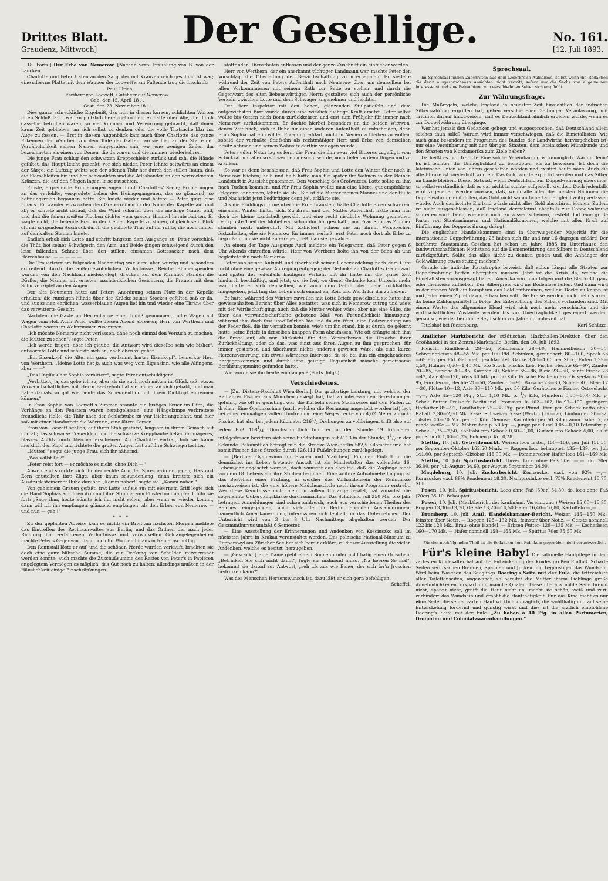Drittes Blatt.
Graudenz, Mittwoch]
Der Gesellige.
No. 161.
[12. Juli 1893.
18. Forts.] Der Erbe von Nemerow. [Nachdr. verb. Erzählung von B. von der Lancken.
Charlotte und Peter traten an den Sarg, der mit Kränzen reich geschmückt war; eine silberne Platte mit dem Wappen der Locwett's am Fußende trug die Inschrift:
Paul Ulrich,
Freiherr von Locwett, Gutsherr auf Nemerow.
Geb. den 15. April 18 . .
Gest. den 23. November 18 . .
Dies ganze schreckliche Ergebniß, das nun in diesen kurzen, schlichten Worten ihren Schluß fand, war zu plötzlich hereingebrochen, es hatte über Alle, die durch dasselbe betroffen waren, so viel Kummer und Verwirrung gebracht, daß ihnen kaum Zeit geblieben, an sich selbst zu denken oder die volle Thatsache klar ins Auge zu fassen. — Erst in diesem Augenblick kam auch über Charlotte das ganze Erkennen der Wahrheit von dem Tode des Gatten, wo sie hier an der Stätte der Vergänglichkeit seinen Namen eingegraben sah, wo jene wenigen Zeilen ihn bezeichneten als einen von Denen, die da waren und die nimmer wiederkehren.
Die junge Frau schlug den schwarzen Kreppschleier zurück und sah, die Hände gefaltet, das Haupt leicht gesenkt, vor sich nieder. Peter lehnte seitwärts an einem der Särge; ein Luftzug wehte von der offenen Thür her durch den stillen Raum, daß die Florschleifen hin und her schwankten und die Atlasbänder an den vertrockneten Kränzen, die auf den Särgen lagen, leise rauschten.
Ernste, ergreifende Erinnerungen zogen durch Charlottes' Seele; Erinnerungen an das verfehlte, vergeudete Leben des Heimgegangenen, das so glänzend, so hoffnungsreich begonnen hatte. Sie kniete nieder und betete — Peter ging leise hinaus. Er wanderte zwischen den Gräberreihen in der Nähe der Kapelle auf und ab; er achtete nicht darauf, daß der Wind schärfer über die niedrige Mauer pfiff, und daß die feinen weißen Flocken dichter vom grauen Himmel herabstäubten. Er wagte nicht, die betende Frau in der kleinen Kapelle zu stören, obgleich sein Blick oft mit sorgendem Ausdruck durch die geöffnete Thür auf ihr ruhte, die noch immer auf den kalten Steinen kniete.
Endlich erhob sich Lotte und schritt langsam dem Ausgange zu. Peter verschloß die Thür, bot seiner Schwägerin den Arm, und Beide gingen schweigend durch den leise fallenden Schnee über den stillen, einsamen Gottesacker nach dem Herrenhause. — — — — —
Die Trauerfeier am folgenden Nachmittag war kurz, aber würdig und besonders ergreifend durch die außergewöhnlichen Verhältnisse. Reiche Blumenspenden wurden von den Nachbarn niedergelegt, draußen auf dem Kirchhof standen die Dörfler, die Männer mit ernsten, nachdenklichen Gesichtern, die Frauen mit dem Schürzenzipfel an den Augen.
Der alte Neumann hatte auf Peters Anordnung seinen Platz in der Kapelle erhalten; die runzligen Hände über der Krücke seines Stockes gefaltet, saß er da, und aus seinen ehrlichen, wasserblauen Augen lief hin und wieder eine Thräne über das verwitterte Gesicht.
Nachdem die Gäste im Herrenhause einen Imbiß genommen, rollte Wagen auf Wagen vom Hof. Auch Peter wollte diesen Abend abreisen; Herr von Werthern und Charlotte waren im Wohnzimmer zusammen.
„Ich möchte Nemerow nicht verlassen, ohne noch einmal den Versuch zu machen, die Mutter zu sehen", sagte Peter.
„Ich werde fragen; aber ich glaube, die Antwort wird dieselbe sein wie bisher", antwortete Lotte und schickte sich an, nach oben zu gehen.
„Ein Eisenkopf, die Alte, ein ganz verdammt harter Eisenkopf", bemerkte Herr von Werthern. „Meine Lotte hat ja auch was weg vom Eigensinn, wie alle Alfingens, aber — —"
„Das Unglück hat Sophia verbittert", sagte Peter entschuldigend.
„Verbittert, ja, das gebe ich zu, aber als sie auch noch mitten im Glück saß, etwas Verwandtschaftliches mit Herrn Beelzebub hat sie immer an sich gehabt, und man hätte damals so gut wie heute das Scheunenthor mit ihrem Dickkopf einrennen können."
In Frau Sophia von Locwett's Zimmer brannte ein lustiges Feuer im Ofen, die Vorhänge an den Fenstern waren herabgelassen, eine Hängelampe verbreitete freundliche Helle; die Thür nach der Schlafstube zu war leicht angelehnt, und hier saß mit einer Handarbeit die Wärterin, eine ältere Person.
Frau von Locwett schlich, auf ihren Stab gestützt, langsam in ihrem Gemach auf und ab; das schwarze Trauerkleid und die schwarze Krepphaube ließen ihr mageres, blasses Antlitz noch bleicher erscheinen. Als Charlotte eintrat, hob sie kaum merklich den Kopf und richtete die großen Augen fest auf ihre Schwiegertochter.
„Mutter!" sagte die junge Frau, sich ihr nähernd.
„Was willst Du?"
„Peter reist fort — er möchte es nicht, ohne Dich —"
Abwehrend streckte sich ihr der rechte Arm der Sprecherin entgegen, Haß und Zorn entstellten ihre Züge, aber kaum sekundenlang, dann breitete sich ein Ausdruck steinerner Ruhe darüber. „Komm näher!" sagte sie. „Komm näher!"
Von geheimem Grauen gefaßt, trat Lotte auf sie zu; mit eisernem Griff legte sich die Hand Sophias auf ihren Arm und ihre Stimme zum Flüsterton dämpfend, fuhr sie fort: „Sage ihm, heute könnte ich ihn nicht sehen; aber wenn er wieder kommt, dann will ich ihn empfangen, glänzend empfangen, als den Erben von Nemerow — und nun — geh'!"
* * *
Zu der geplanten Abreise kam es nicht; ein Brief am nächsten Morgen meldete das Eintreffen des Rechtsanwaltes aus Berlin, und das Ordnen der nach jeder Richtung hin zerfahrenen Verhältnisse und verwickelten Geldangelegenheiten machte Peter's Gegenwart dann noch für Wochen hinaus in Nemerow nöthig.
Den Rennstall löste er auf, und die schönen Pferde wurden verkauft, brachten sie doch eine ganz hübsche Summe, die zur Deckung von Schulden mitverwandt werden konnte; auch machte die Zuschußsumme des Restes von Peter's in Papieren angelegtem Vermögen es möglich, das Gut noch zu halten; allerdings mußten in der Häuslichkeit einige Einschränkungen
stattfinden, Dienstboten entlassen und der ganze Zuschnitt ein einfacher werden.
Herr von Werthern, der ein anerkannt tüchtiger Landmann war, machte Peter den Vorschlag, die Oberleitung der Bewirthschaftung zu übernehmen. Er siedelte während der Zeit von Peters Aufenthalt nach Nemerow über, um demselben bei allen Vorkommnissen mit seinem Rath zur Seite zu stehen; und durch die Gegenwart des alten liebenswürdigen Herrn gestaltete sich auch der persönliche Verkehr zwischen Lotte und dem Schwager angenehmer und leichter.
Der Herr Inspektor mit den hohen, glänzenden Stulpstiefeln und dem aufgewichsten Bart wurde durch eine wirklich tüchtige Kraft ersetzt. Peter selbst wollte bis Ostern nach Bonn zurückkehren und erst zum Frühjahr für immer nach Nemerow zurückkommen. Er dachte hierbei besonders an die beiden Wittwen, denen Zeit blieb, sich in Ruhe für einen anderen Aufenthalt zu entscheiden, denn Frau Sophia hatte in wilder Erregung erklärt, nicht in Nemerow bleiben zu wollen, sobald der verhaßte Stiefsohn als rechtmäßiger Herr und Erbe von demselben Besitz nehmen und seinen Wohnsitz dorthin verlegen würde.
Peters edler Natur lag es fern, die Frau, die ihm zwar viel Bitteres zugefügt, vom Schicksal nun aber so schwer heimgesucht wurde, noch tiefer zu demüthigen und zu kränken.
So war es denn beschlossen, daß Frau Sophia und Lotte den Winter über noch in Nemerow blieben; halb und halb hatte man für später ihr Wohnen in der kleinen Landstadt in Aussicht genommen. Den Vorschlag des Großvaters, Lotte sollte zu ihm nach Tuchen kommen, und für Frau Sophia wollte man eine ältere, gut empfohlene Pflegerin annehmen, lehnte sie ab. „Sie ist die Mutter meines Mannes und der Hülfe und Nachsicht jetzt bedürftiger denn je", erklärte sie.
Als die Frühlingsstürme über die Erde brausten, hatte Charlotte einen schweren, einsamen Winter hinter sich. Zu ihrem und der Mutter Aufenthalt hatte man nun doch die kleine Landstadt gewählt und eine recht niedliche Wohnung gemiethet. Der größte Theil der Möbel war schon dorthin geschafft, nur Frau Sophias Zimmer standen noch unberührt. Mit Zähigkeit schien sie an ihrem Versprechen festzuhalten, ehe sie Nemerow für immer verließ, erst Peter noch dort als Erbe zu begrüßen; um sie nicht zu erregen, ließ man sie gewähren.
An einem der Tage Ausgangs April meldete ein Telegramm, daß Peter gegen 6 Uhr Abends eintreffen würde. Herr von Werthern holte ihn von der Bahn ab und begleitete ihn nach Nemerow.
Peter sah seiner Ankunft und überhaupt seiner Uebersiedelung nach dem Gute nicht ohne eine gewisse Aufregung entgegen; der Gedanke an Charlottes Gegenwart und später der jedenfalls häufigere Verkehr mit ihr hatte ihn die ganze Zeit hindurch beschäftigt, und jetzt, wo sie frei, wo dieser Gedanke kein Unrecht mehr war, hatte er sich demselben, wie auch dem Gefühl der Liebe rückhaltlos hingegeben, jetzt fing das Leben noch einmal an, Reiz und Werth für ihn zu haben.
Er hatte während des Winters zuweilen mit Lotte Briefe gewechselt, sie hatte ihm gewissenhaften Bericht über Alles erstattet, was sich in Nemerow zutrug und wie's mit der Wirthschaft ging, auch daß die Mutter wohler wäre, aber nie eine Silbe, die über das verwandtschaftliche gebotene Maß von Freundlichkeit hinausging, während ihm doch fast unwillkürlich hie und da ein Wort, eine Redewendung aus der Feder floß, die ihr verrathen konnte, wie's um ihn stand, bis er durch sie gelernt hatte, seine Briefe in derselben knappen Form abzufassen. Wie oft drängte sich ihm die Frage auf, ob nur Rücksicht für den Verstorbenen die Ursache ihrer Zurückhaltung, oder ob das, was einst aus ihren Augen zu ihm gesprochen, für immer gestorben und überhaupt nichts anderes gewesen wäre, als eine kurze Herzensverirrung, ein etwas wärmeres Interesse, da sie bei ihm ein eingehenderes Entgegenkommen und durch ihre geistige Regsamkeit manche gemeinsame Berührungspunkte gefunden hatte.
Wie würde sie ihn heute empfangen? (Forts. folgt.)
Verschiedenes.
— [Zur Distanz-Radfahrt Wien-Berlin]. Die großartige Leistung, mit welcher der Radfahrer Fischer aus München gesiegt hat, hat zu interessanten Berechnungen geführt, wie oft er genöthigt war, die Kurbeln seines Stahlrosses mit den Füßen zu drehen. Eine Opelmaschine (nach welcher die Rechnung angestellt worden ist) legt bei einer einmaligen vollen Umdrehung eine Wegestrecke von 4,62 Meter zurück; Fischer hat also bei jedem Kilometer 2161/2 Drehungen zu vollbringen, trifft also auf jeden Fuß 1081/4. Durchschnittlich fuhr er in der Stunde 19 Kilometer, infolgedessen beziffern sich seine Fußdrehungen auf 4113 in der Stunde, 11/7 in der Sekunde. Bekanntlich beträgt nun die Strecke Wien-Berlin 582,5 Kilometer und hat somit Fischer diese Strecke durch 126,111 Fußdrehungen zurückgelegt.
— [Berliner Gymnasium für Frauen und Mädchen]. Für den Eintritt in die demnächst ins Leben tretende Anstalt ist als Mindestalter das vollendete 16. Lebensjahr angesetzt worden, doch wünscht das Komitee, daß die Zöglinge nicht vor dem 18. Lebensjahr ihre Studien beginnen. Eine weitere Aufnahmebedingung ist das Bestehen einer Prüfung, in welcher das Vorhandensein der Kenntnisse nachzuweisen ist, die eine höhere Mädchenschule nach ihrem Programm erstrebt. Wer diese Kenntnisse nicht mehr in vollem Umfange besitzt, hat zunächst die sogenannte Uebergangsklasse durchzumachen. Das Schulgeld soll 250 Mk. pro Jahr betragen. Anmeldungen sind schon zahlreich, auch aus verschiedenen Theilen des Reiches, eingegangen; auch viele der in Berlin lebenden Ausländerinnen, namentlich Amerikanerinnen, interessiren sich lebhaft für das Unternehmen. Der Unterricht wird von 3 bis 8 Uhr Nachmittags abgehalten werden. Der Gesammtkursus umfaßt 6 Semester.
— Eine Ausstellung der Erinnerungen und Andenken von Kosciuszko soll im nächsten Jahre in Krakau veranstaltet werden. Das polnische National-Museum zu Rappers­wyl am Züricher See hat sich bereit erklärt, zu dieser Ausstellung die vielen Andenken, welche es besitzt, herzugeben.
— [Gekränkt.] Eine Dame giebt einem Sonnenbruder mildthätig einen Groschen: „Betrinken Sie sich nicht damit", fügte sie mahnend hinzu. „Na heeren Se mal", bekommt sie darauf zur Antwort, „seh ick aus wie Eener, der sich for'n Jroschen bedrinken kann?"
Was des Menschen Herzenswunsch ist, dazu läßt er sich gern befehligen. Scheffel.
Sprechsaal.
Im Sprechsaal finden Zuschriften aus dem Leserkreise Aufnahme, selbst wenn die Redaktion die darin ausgesprochenen Ansichten nicht vertritt, sofern nur die Sache von allgemeinem Interesse ist und eine Betrachtung von verschiedenen Seiten sich empfiehlt.
Zur Währungsfrage.
Die Maßregeln, welche England in neuester Zeit hinsichtlich der indischen Silberwährung ergriffen hat, geben verschiedenen Zeitungen Veranlassung, mit Triumph darauf hinzuweisen, daß es Deutschland ähnlich ergehen würde, wenn es zur Doppelwährung überginge.
Wer hat jemals den Gedanken gehegt und ausgesprochen, daß Deutschland allein solches thun solle? Warum wird immer verschwiegen, daß die Bimetallisten (wie auch ganz besonders im Programm des Bundes der Landwirthe hervorgehoben ist) nur eine Vereinbarung mit den übrigen Staaten, dem lateinischen Münzbunde und den Staaten von Nordamerika zum Ziele haben?
Da heißt es nun freilich: Eine solche Vereinbarung ist unmöglich. Warum denn? Es ist leichter, die Unmöglichkeit zu behaupten, als zu beweisen. Ist doch die lateinische Union vor Jahren geschaffen worden und existirt heute noch. Auch die alte Phrase ist wiederholt worden: Das Gold würde exportirt werden und das Silber im Lande bleiben. Dieser Satz ist, wenn Deutschland zur Doppelwährung überginge, so selbstverständlich, daß er gar nicht brauchte aufgestellt werden. Doch jedenfalls wird zugegeben werden müssen, daß, wenn alle oder die meisten Nationen die Doppelwährung einführten, das Gold nicht sämmtliche Länder gleichzeitig verlassen würde. Auch das isolirte England würde nicht alles Gold absorbiren können. Zudem ist nicht ausgeschlossen, daß England dermaleinst ebenfalls zur Doppelwährung schreiten wird. Denn, wie viele nicht zu wissen scheinen, besteht dort eine große Partei von Staatsmännern und Nationalökonomen, welche mit aller Kraft auf Einführung der Doppelwährung drängt.
Die englischen Handelskammern sind in überwiegender Majorität für die internationale Doppelwährung: 28 haben sich für und nur 16 dagegen erklärt! Der berühmte Staatsmann Goschen hat schon im Jahre 1885 im Unterhause den landwirthschaftlichen Nothstand auf die Demonetisirung des Silbers in Deutschland zurückgeführt. Sollte das alles nicht zu denken geben und die Anhänger der Goldwährung etwas stutzig machen?
Gerade die indische Katastrophe beweist, daß schon längst alle Staaten zur Doppelwährung hätten übergehen müssen. Jetzt ist die Krisis da, welche die Bimetallisten vorausgesagt haben. Amerika wird nun folgen und die Blank-Bill ganz oder theilweise aufheben. Der Silberpreis wird ins Bodenlose fallen. Und dann wird in der ganzen Welt ein Kampf um das Gold entbrennen, weil die Decke zu knapp ist und Jeder einen Zipfel davon erhaschen will. Die Preise werden noch mehr sinken, da keine Zahlungsmittel in Folge der Entwerthung des Silbers vorhanden sind. Mit einem Worte: das allgemeine Elend wird sich noch mehr verschärfen und die wirthschaftlichen Zustände werden bis zur Unerträglichkeit gesteigert werden, genau so, wie der berühmte Seyd schon vor Jahren prophezeit hat.
Titelshof bei Riesenburg. Karl Schütze.
Amtlicher Marktbericht der städtischen Markthallen-Direktion über den Großhandel in der Zentral-Markthalle. Berlin, den 10. Juli 1893.
Fleisch. Rindfleisch 28—56, Kalbfleisch 28—60, Hammelfleisch 30—50, Schweinefleisch 48—55 Mk. per 100 Pfd. Schinken, geräuchert, 80—100, Speck 63—65 Pfg. per Pfd. Geflügel, geschlachtet. Gänse 3,40—4,00 per Stck., Enten 1,35—1,50, Hühner 0,60—1,40 Mk. pro Stück. Fische. Leb. Fische. Hechte 65—97, Zander 70—85, Barsche 40—45, Karpfen 80, Schleie 65—86, Bleie 23—50, bunte Fische 28—42, Aale 45—120, Wels 40 Mk. pro 50 Kilo. Frische Fische in Eis. Ostseelachs 90—95, Forellen —, Hechte 21—50, Zander 50—90, Barsche 23—30, Schleie 40, Bleie 17—30, Plötze 10—12, Aale 36—110 Mk. pro 50 Kilo. Geräucherte Fische. Ostseelachs —,—, Aale 45—120 Pfg., Stör 1,10 Mk. p. 1/2 Kilo, Flundern 0,50—5,00 Mk. p. Schck. Butter. Preise fr. Berlin incl. Provision. Ia 102—107, IIa 97—100, geringere Hofbutter 85—92, Landbutter 75—88 Pfg. per Pfund. Eier per Schock netto ohne Rabatt 2,30—2,60 Mk. Käse. Schweizer Käse (Westpr.) 60—70, Limburger 30—32, Tilsiter 40—70 Mk. per 50 Kilo. Gemüse. Kartoffeln per 50 Kilogramm Daber 2,50 runde weiße — Mk. Mohrrüben p. 50 kg. —, junge per Bund 0,05—0,10 Petersilw. p. Schck. 1,75—2,50, Kohlrabi pro Schock 0,60—1,00, Gurken pro Schock 4,00, Salat pro Schock 1,00—1,25, Bohnen p. Ko. 0,28.
Stettin, 10. Juli. Getreidemarkt. Weizen loco fester, 150—156, per Juli 156,50, per September-Oktober 162,50 Mark. — Roggen loco behauptet, 135—139, per Juli 141,00, per Septemb.-Oktober 146,00 Mk. — Pommerscher Hafer loco 161—169 Mk.
Stettin, 10. Juli. Spiritusbericht. Unver. Loco ohne Faß 50er —,—, do. 70er 36,00, per Juli-August 34,60, per August-September 34,90.
Magdeburg, 10. Juli. Zuckerbericht. Kornzucker excl. von 92% —,—, Kornzucker excl. 88% Rendement 18,30, Nachprodukte excl. 75% Rendement 15,70. Still.
Posen, 10. Juli. Spiritusbericht. Loco ohne Faß (50er) 54,80, do. loco ohne Faß (70er) 35,10. Behauptet.
Posen, 10. Juli. (Marktbericht der kaufmänn. Vereinigung.) Weizen 15,00—15,80, Roggen 13,30—13,70, Gerste 13,20—14,50 Hafer 16,40—16,80, Kartoffeln —,—.
Bromberg, 10. Juli. Amtl. Handelskammer-Bericht. Weizen 145—150 Mk., feinster über Notiz. — Roggen 126—132 Mk., feinster über Notiz. — Gerste nominell 122 bis 128 Mk., Brau- ohne Handel. — Erbsen Futter- 128—135 Mk. — Kocherbsen 160—170 Mk. — Hafer nominell 158—165 Mk. — Spiritus 70er 35,50 Mk.
Für den nachfolgenden Theil ist die Redaktion dem Publikum gegenüber nicht verantwortlich.
Für's kleine Baby! Die rationelle Hautpflege in dem zartesten Kindesalter hat auf die Entwickelung des Kindes großen Einfluß. Scharfe Seifen verursachen Brennen, Spannen und Jucken und begünstigen das Wundsein. Wird beim Waschen des Säuglings Doering's Seife mit der Eule, die fettreichste aller Toilettenseifen, angewandt, so bereitet die Mutter ihrem Lieblinge große Annehmlichkeiten, erspart ihm manche Qualen. Diese überaus milde Seife brennt nicht, spannt nicht, greift die Haut nicht an, macht sie schön, weiß und zart, verhindert das Wundsein und erhöht die Hautthätigkeit. Für das Kind giebt es nur eine Seife, die seiner zarten Haut wirklich zuträglich, die wohlthätig und auf seine Entwickelung fördernd und günstig wirkt und dies ist die ärztlich empfohlene Doering's Seife mit der Eule. „Zu haben à 40 Pfg. in allen Parfümerien, Drogerien und Colonialwaarenhandlungen."